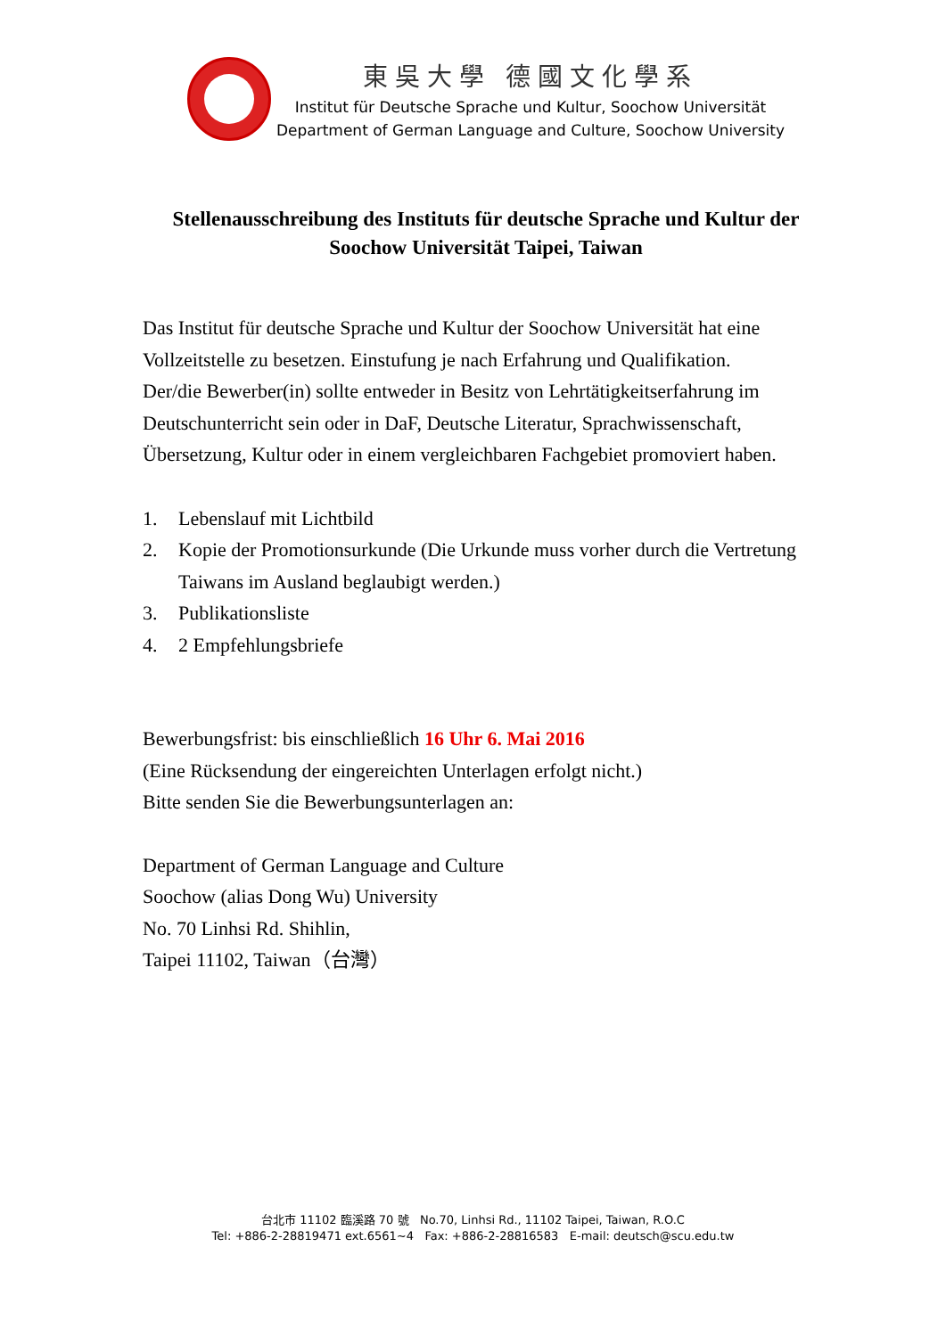東吳大學 德國文化學系
Institut für Deutsche Sprache und Kultur, Soochow Universität
Department of German Language and Culture, Soochow University
Stellenausschreibung des Instituts für deutsche Sprache und Kultur der Soochow Universität Taipei, Taiwan
Das Institut für deutsche Sprache und Kultur der Soochow Universität hat eine Vollzeitstelle zu besetzen. Einstufung je nach Erfahrung und Qualifikation.
Der/die Bewerber(in) sollte entweder in Besitz von Lehrtätigkeitserfahrung im Deutschunterricht sein oder in DaF, Deutsche Literatur, Sprachwissenschaft, Übersetzung, Kultur oder in einem vergleichbaren Fachgebiet promoviert haben.
1. Lebenslauf mit Lichtbild
2. Kopie der Promotionsurkunde (Die Urkunde muss vorher durch die Vertretung Taiwans im Ausland beglaubigt werden.)
3. Publikationsliste
4. 2 Empfehlungsbriefe
Bewerbungsfrist: bis einschließlich 16 Uhr 6. Mai 2016
(Eine Rücksendung der eingereichten Unterlagen erfolgt nicht.)
Bitte senden Sie die Bewerbungsunterlagen an:
Department of German Language and Culture
Soochow (alias Dong Wu) University
No. 70 Linhsi Rd. Shihlin,
Taipei 11102, Taiwan（台灣）
台北市 11102 臨溪路 70 號 No.70, Linhsi Rd., 11102 Taipei, Taiwan, R.O.C
Tel: +886-2-28819471 ext.6561~4 Fax: +886-2-28816583 E-mail: deutsch@scu.edu.tw